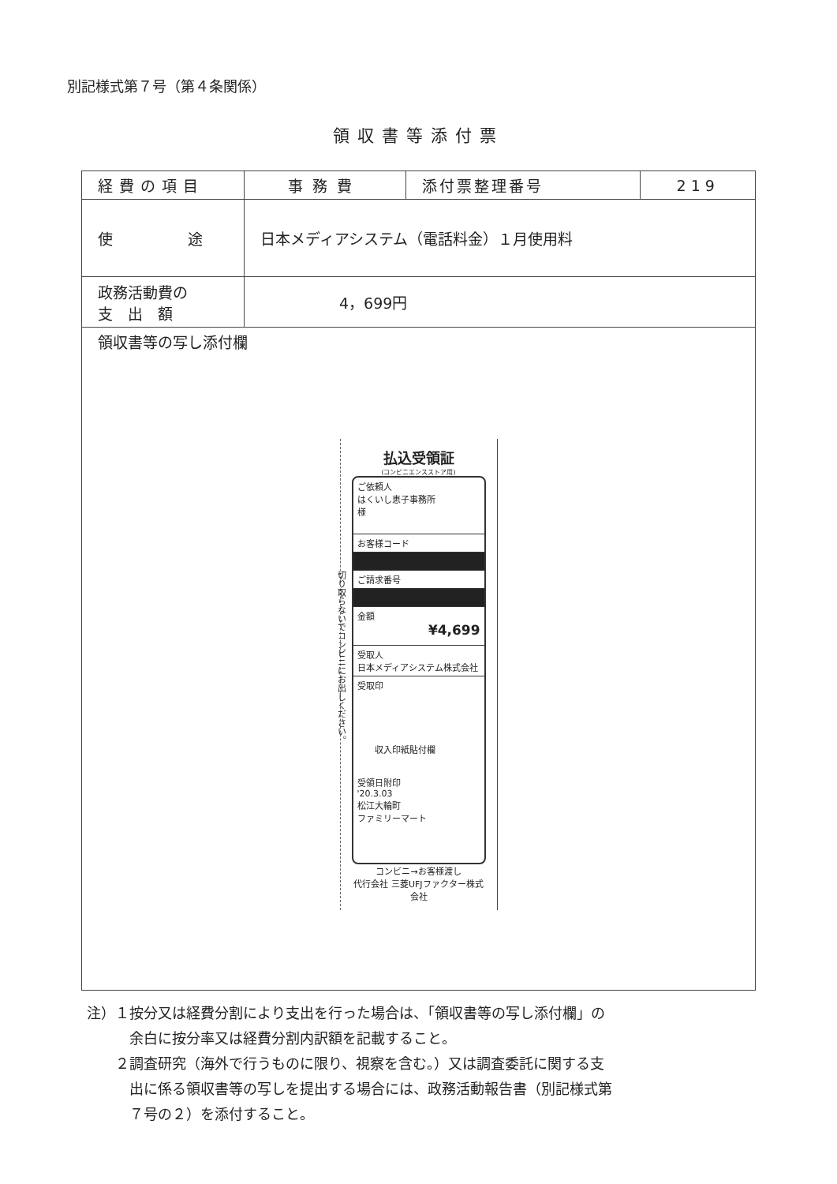別記様式第７号（第４条関係）
領収書等添付票
| 経費の項目 | 事務費 | 添付票整理番号 | 219 |
| 使 途 | 日本メディアシステム（電話料金）１月使用料 | | |
| 政務活動費の 支 出 額 | 4，699円 | | |
| 領収書等の写し添付欄 払込受領証 (コンビニエンスストア用) 切り取らないでコンビニにお出しください。 ご依頼人 はくいし恵子事務所 様 お客様コード ご請求番号 金額 ¥4,699 受取人 日本メディアシステム株式会社 受取印 収入印紙貼付欄 受領日附印 '20.3.03 松江大輪町 ファミリーマート コンビニ→お客様渡し 代行会社 三菱UFJファクター株式会社 | | | |
注）１按分又は経費分割により支出を行った場合は、「領収書等の写し添付欄」の
　　　余白に按分率又は経費分割内訳額を記載すること。
　　２調査研究（海外で行うものに限り、視察を含む。）又は調査委託に関する支
　　　出に係る領収書等の写しを提出する場合には、政務活動報告書（別記様式第
　　　７号の２）を添付すること。